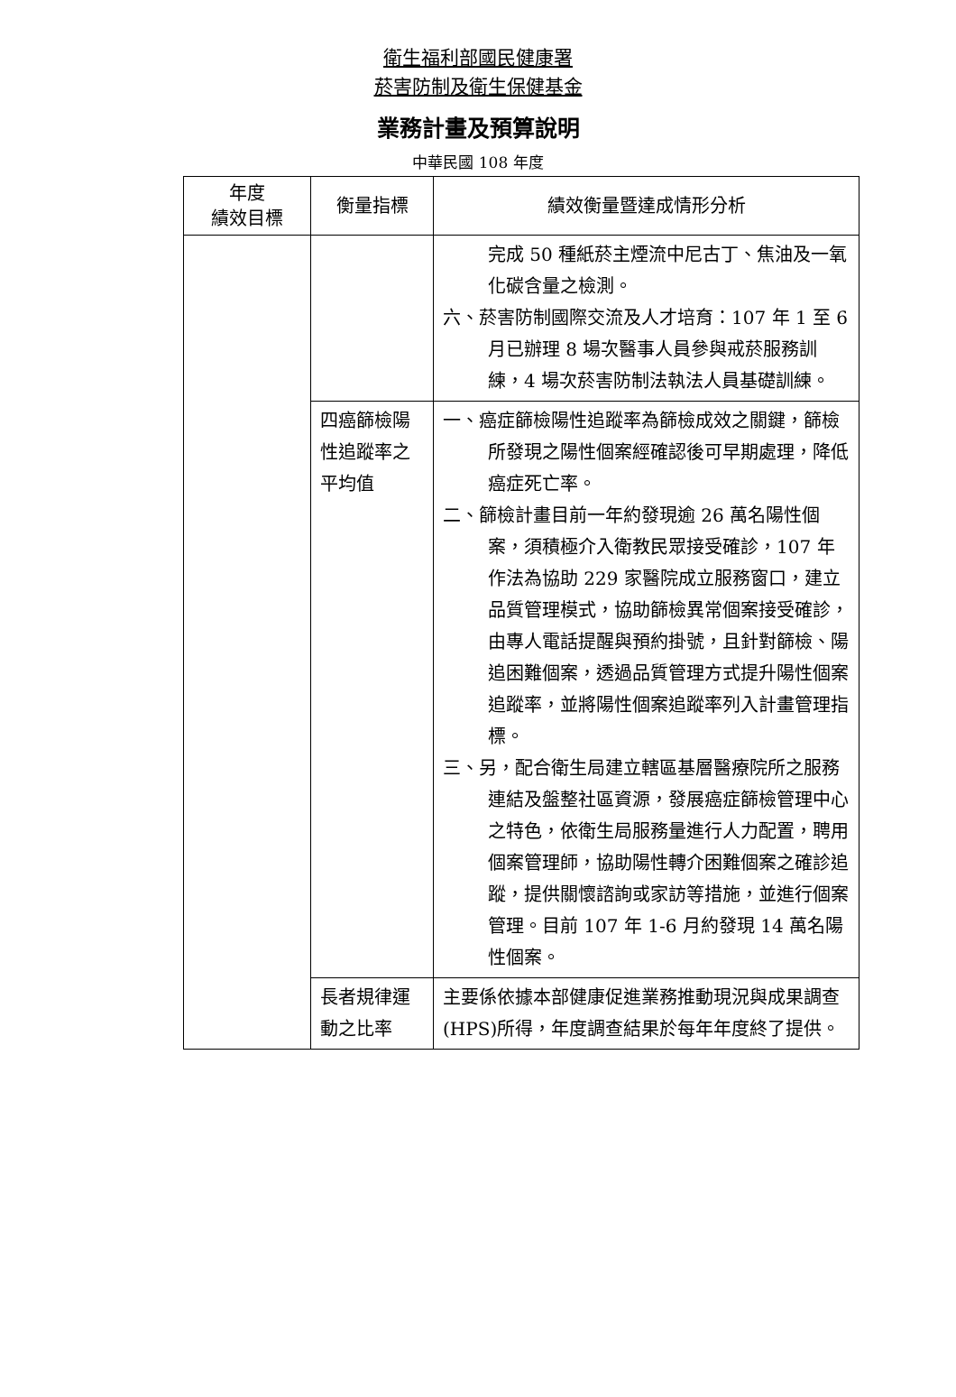衛生福利部國民健康署
菸害防制及衛生保健基金
業務計畫及預算說明
中華民國 108 年度
| 年度 績效目標 | 衡量指標 | 績效衡量暨達成情形分析 |
| --- | --- | --- |
| | | 完成 50 種紙菸主煙流中尼古丁、焦油及一氧化碳含量之檢測。 六、菸害防制國際交流及人才培育：107 年 1 至 6 月已辦理 8 場次醫事人員參與戒菸服務訓練，4 場次菸害防制法執法人員基礎訓練。 |
| | 四癌篩檢陽性追蹤率之平均值 | 一、癌症篩檢陽性追蹤率為篩檢成效之關鍵，篩檢所發現之陽性個案經確認後可早期處理，降低癌症死亡率。 二、篩檢計畫目前一年約發現逾 26 萬名陽性個案，須積極介入衛教民眾接受確診，107 年作法為協助 229 家醫院成立服務窗口，建立品質管理模式，協助篩檢異常個案接受確診，由專人電話提醒與預約掛號，且針對篩檢、陽追困難個案，透過品質管理方式提升陽性個案追蹤率，並將陽性個案追蹤率列入計畫管理指標。 三、另，配合衛生局建立轄區基層醫療院所之服務連結及盤整社區資源，發展癌症篩檢管理中心之特色，依衛生局服務量進行人力配置，聘用個案管理師，協助陽性轉介困難個案之確診追蹤，提供關懷諮詢或家訪等措施，並進行個案管理。目前 107 年 1-6 月約發現 14 萬名陽性個案。 |
| | 長者規律運動之比率 | 主要係依據本部健康促進業務推動現況與成果調查(HPS)所得，年度調查結果於每年年度終了提供。 |